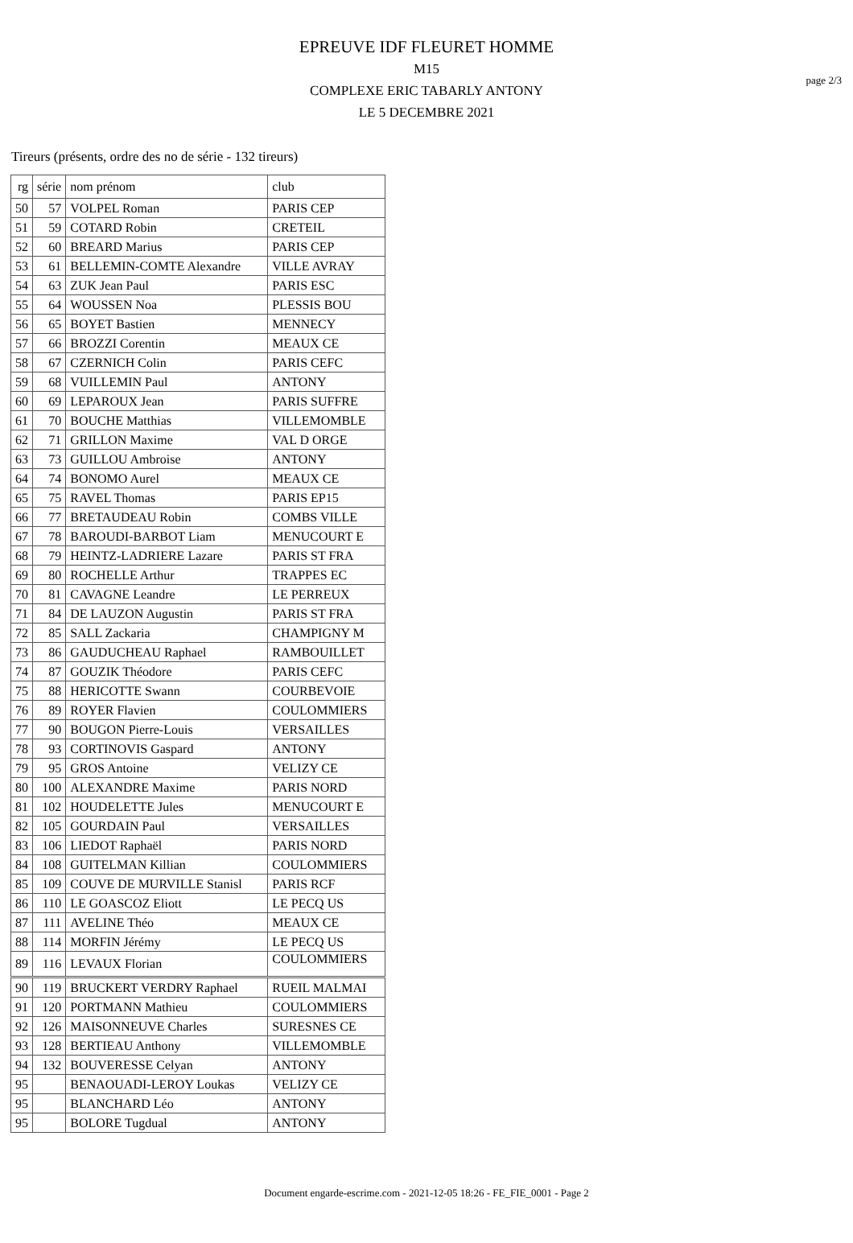page 2/3
EPREUVE IDF FLEURET HOMME
M15
COMPLEXE ERIC TABARLY ANTONY
LE 5 DECEMBRE 2021
Tireurs (présents, ordre des no de série - 132 tireurs)
| rg | série | nom prénom | club |
| --- | --- | --- | --- |
| 50 | 57 | VOLPEL Roman | PARIS CEP |
| 51 | 59 | COTARD Robin | CRETEIL |
| 52 | 60 | BREARD Marius | PARIS CEP |
| 53 | 61 | BELLEMIN-COMTE Alexandre | VILLE AVRAY |
| 54 | 63 | ZUK Jean Paul | PARIS ESC |
| 55 | 64 | WOUSSEN Noa | PLESSIS BOU |
| 56 | 65 | BOYET Bastien | MENNECY |
| 57 | 66 | BROZZI Corentin | MEAUX CE |
| 58 | 67 | CZERNICH Colin | PARIS CEFC |
| 59 | 68 | VUILLEMIN Paul | ANTONY |
| 60 | 69 | LEPAROUX Jean | PARIS SUFFRE |
| 61 | 70 | BOUCHE Matthias | VILLEMOMBLE |
| 62 | 71 | GRILLON Maxime | VAL D ORGE |
| 63 | 73 | GUILLOU Ambroise | ANTONY |
| 64 | 74 | BONOMO Aurel | MEAUX CE |
| 65 | 75 | RAVEL Thomas | PARIS EP15 |
| 66 | 77 | BRETAUDEAU Robin | COMBS VILLE |
| 67 | 78 | BAROUDI-BARBOT Liam | MENUCOURT E |
| 68 | 79 | HEINTZ-LADRIERE Lazare | PARIS ST FRA |
| 69 | 80 | ROCHELLE Arthur | TRAPPES EC |
| 70 | 81 | CAVAGNE Leandre | LE PERREUX |
| 71 | 84 | DE LAUZON Augustin | PARIS ST FRA |
| 72 | 85 | SALL Zackaria | CHAMPIGNY M |
| 73 | 86 | GAUDUCHEAU Raphael | RAMBOUILLET |
| 74 | 87 | GOUZIK Théodore | PARIS CEFC |
| 75 | 88 | HERICOTTE Swann | COURBEVOIE |
| 76 | 89 | ROYER Flavien | COULOMMIERS |
| 77 | 90 | BOUGON Pierre-Louis | VERSAILLES |
| 78 | 93 | CORTINOVIS Gaspard | ANTONY |
| 79 | 95 | GROS Antoine | VELIZY CE |
| 80 | 100 | ALEXANDRE Maxime | PARIS NORD |
| 81 | 102 | HOUDELETTE Jules | MENUCOURT E |
| 82 | 105 | GOURDAIN Paul | VERSAILLES |
| 83 | 106 | LIEDOT Raphaël | PARIS NORD |
| 84 | 108 | GUITELMAN Killian | COULOMMIERS |
| 85 | 109 | COUVE DE MURVILLE Stanisl | PARIS RCF |
| 86 | 110 | LE GOASCOZ Eliott | LE PECQ US |
| 87 | 111 | AVELINE Théo | MEAUX CE |
| 88 | 114 | MORFIN Jérémy | LE PECQ US |
| 89 | 116 | LEVAUX Florian | COULOMMIERS |
| 90 | 119 | BRUCKERT VERDRY Raphael | RUEIL MALMAI |
| 91 | 120 | PORTMANN Mathieu | COULOMMIERS |
| 92 | 126 | MAISONNEUVE Charles | SURESNES CE |
| 93 | 128 | BERTIEAU Anthony | VILLEMOMBLE |
| 94 | 132 | BOUVERESSE Celyan | ANTONY |
| 95 | | BENAOUADI-LEROY Loukas | VELIZY CE |
| 95 | | BLANCHARD Léo | ANTONY |
| 95 | | BOLORE Tugdual | ANTONY |
Document engarde-escrime.com - 2021-12-05 18:26 - FE_FIE_0001 - Page 2